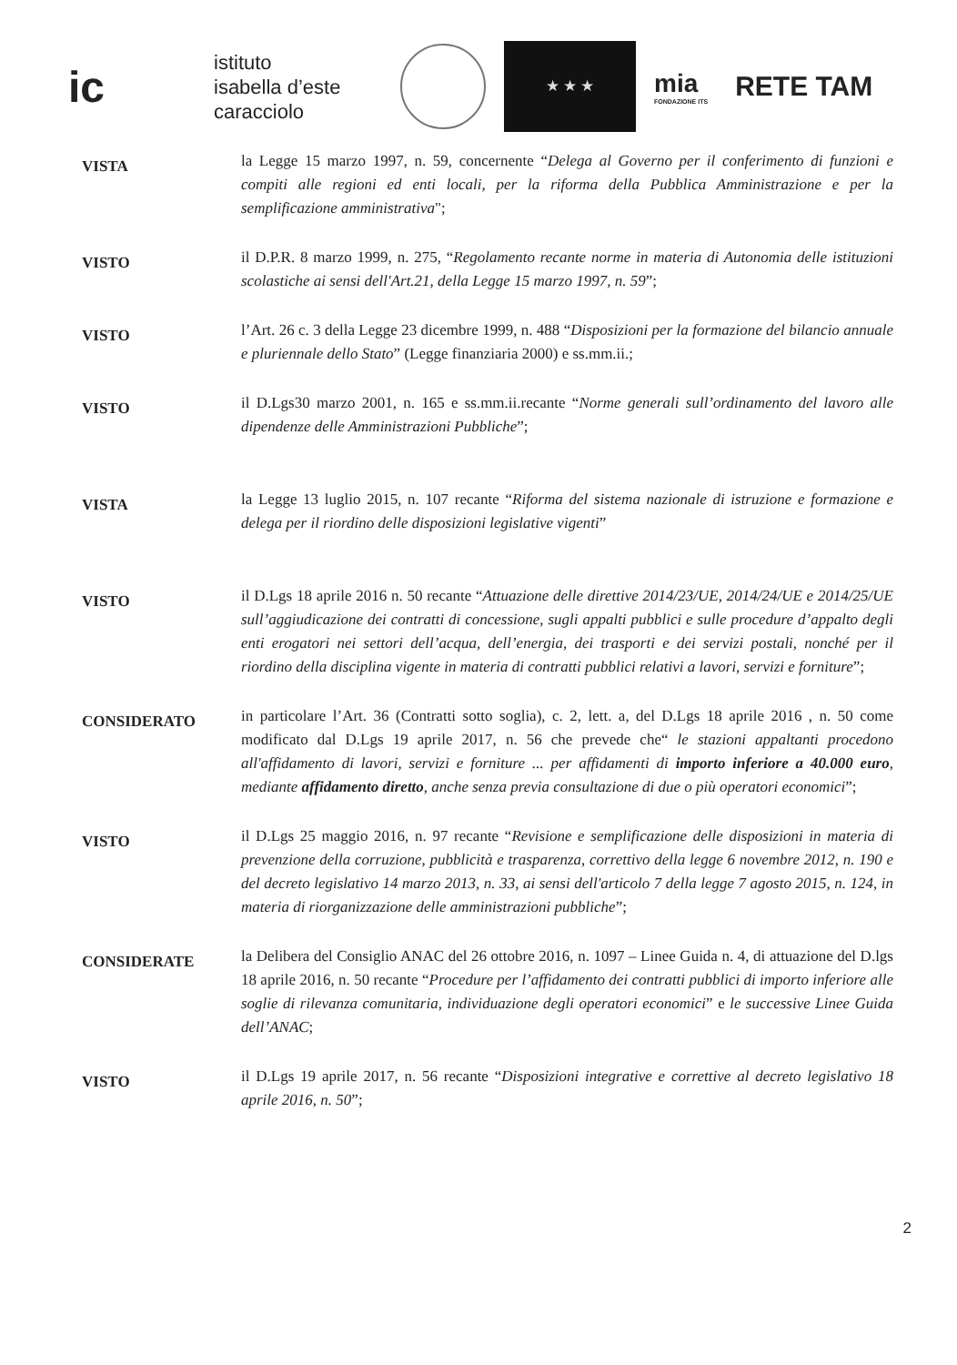ic
istituto
isabella d’este
caracciolo
★ ★ ★
mia
FONDAZIONE ITS
RETE TAM
VISTA
la Legge 15 marzo 1997, n. 59, concernente “Delega al Governo per il conferimento di funzioni e compiti alle regioni ed enti locali, per la riforma della Pubblica Amministrazione e per la semplificazione amministrativa";
VISTO
il D.P.R. 8 marzo 1999, n. 275, “Regolamento recante norme in materia di Autonomia delle istituzioni scolastiche ai sensi dell'Art.21, della Legge 15 marzo 1997, n. 59”;
VISTO
l’Art. 26 c. 3 della Legge 23 dicembre 1999, n. 488 “Disposizioni per la formazione del bilancio annuale e pluriennale dello Stato” (Legge finanziaria 2000) e ss.mm.ii.;
VISTO
il D.Lgs30 marzo 2001, n. 165 e ss.mm.ii.recante “Norme generali sull’ordinamento del lavoro alle dipendenze delle Amministrazioni Pubbliche”;
VISTA
la Legge 13 luglio 2015, n. 107 recante “Riforma del sistema nazionale di istruzione e formazione e delega per il riordino delle disposizioni legislative vigenti”
VISTO
il D.Lgs 18 aprile 2016 n. 50 recante “Attuazione delle direttive 2014/23/UE, 2014/24/UE e 2014/25/UE sull’aggiudicazione dei contratti di concessione, sugli appalti pubblici e sulle procedure d’appalto degli enti erogatori nei settori dell’acqua, dell’energia, dei trasporti e dei servizi postali, nonché per il riordino della disciplina vigente in materia di contratti pubblici relativi a lavori, servizi e forniture”;
CONSIDERATO
in particolare l’Art. 36 (Contratti sotto soglia), c. 2, lett. a, del D.Lgs 18 aprile 2016 , n. 50 come modificato dal D.Lgs 19 aprile 2017, n. 56 che prevede che“ le stazioni appaltanti procedono all'affidamento di lavori, servizi e forniture ... per affidamenti di importo inferiore a 40.000 euro, mediante affidamento diretto, anche senza previa consultazione di due o più operatori economici”;
VISTO
il D.Lgs 25 maggio 2016, n. 97 recante “Revisione e semplificazione delle disposizioni in materia di prevenzione della corruzione, pubblicità e trasparenza, correttivo della legge 6 novembre 2012, n. 190 e del decreto legislativo 14 marzo 2013, n. 33, ai sensi dell'articolo 7 della legge 7 agosto 2015, n. 124, in materia di riorganizzazione delle amministrazioni pubbliche”;
CONSIDERATE
la Delibera del Consiglio ANAC del 26 ottobre 2016, n. 1097 – Linee Guida n. 4, di attuazione del D.lgs 18 aprile 2016, n. 50 recante “Procedure per l’affidamento dei contratti pubblici di importo inferiore alle soglie di rilevanza comunitaria, individuazione degli operatori economici” e le successive Linee Guida dell’ANAC;
VISTO
il D.Lgs 19 aprile 2017, n. 56 recante “Disposizioni integrative e correttive al decreto legislativo 18 aprile 2016, n. 50”;
2